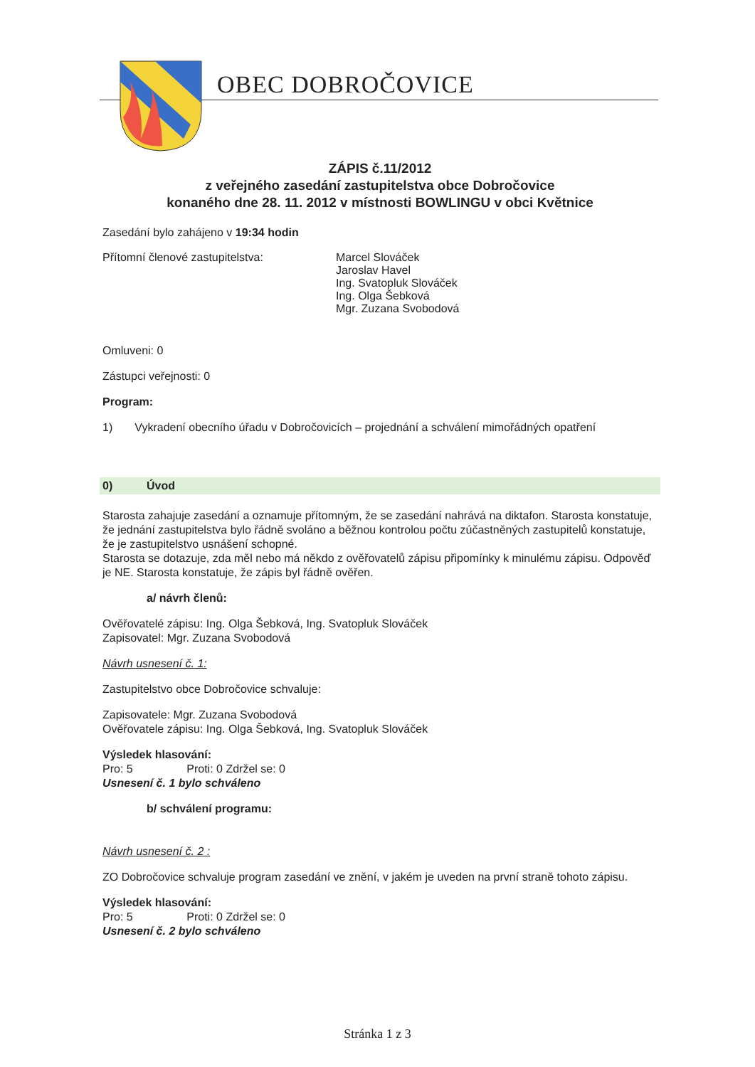OBEC DOBROČOVICE
ZÁPIS č.11/2012
z veřejného zasedání zastupitelstva obce Dobročovice
konaného dne 28. 11. 2012 v místnosti BOWLINGU v obci Květnice
Zasedání bylo zahájeno v 19:34 hodin
Přítomní členové zastupitelstva: Marcel Slováček
Jaroslav Havel
Ing. Svatopluk Slováček
Ing. Olga Šebková
Mgr. Zuzana Svobodová
Omluveni: 0
Zástupci veřejnosti: 0
Program:
1) Vykradení obecního úřadu v Dobročovicích – projednání a schválení mimořádných opatření
0) Úvod
Starosta zahajuje zasedání a oznamuje přítomným, že se zasedání nahrává na diktafon. Starosta konstatuje, že jednání zastupitelstva bylo řádně svoláno a běžnou kontrolou počtu zúčastněných zastupitelů konstatuje, že je zastupitelstvo usnášení schopné.
Starosta se dotazuje, zda měl nebo má někdo z ověřovatelů zápisu připomínky k minulému zápisu. Odpověď je NE. Starosta konstatuje, že zápis byl řádně ověřen.
a/ návrh členů:
Ověřovatelé zápisu: Ing. Olga Šebková, Ing. Svatopluk Slováček
Zapisovatel: Mgr. Zuzana Svobodová
Návrh usnesení č. 1:
Zastupitelstvo obce Dobročovice schvaluje:
Zapisovatele: Mgr. Zuzana Svobodová
Ověřovatele zápisu: Ing. Olga Šebková, Ing. Svatopluk Slováček
Výsledek hlasování:
Pro: 5 Proti: 0 Zdržel se: 0
Usnesení č. 1 bylo schváleno
b/ schválení programu:
Návrh usnesení č. 2 :
ZO Dobročovice schvaluje program zasedání ve znění, v jakém je uveden na první straně tohoto zápisu.
Výsledek hlasování:
Pro: 5 Proti: 0 Zdržel se: 0
Usnesení č. 2 bylo schváleno
Stránka 1 z 3